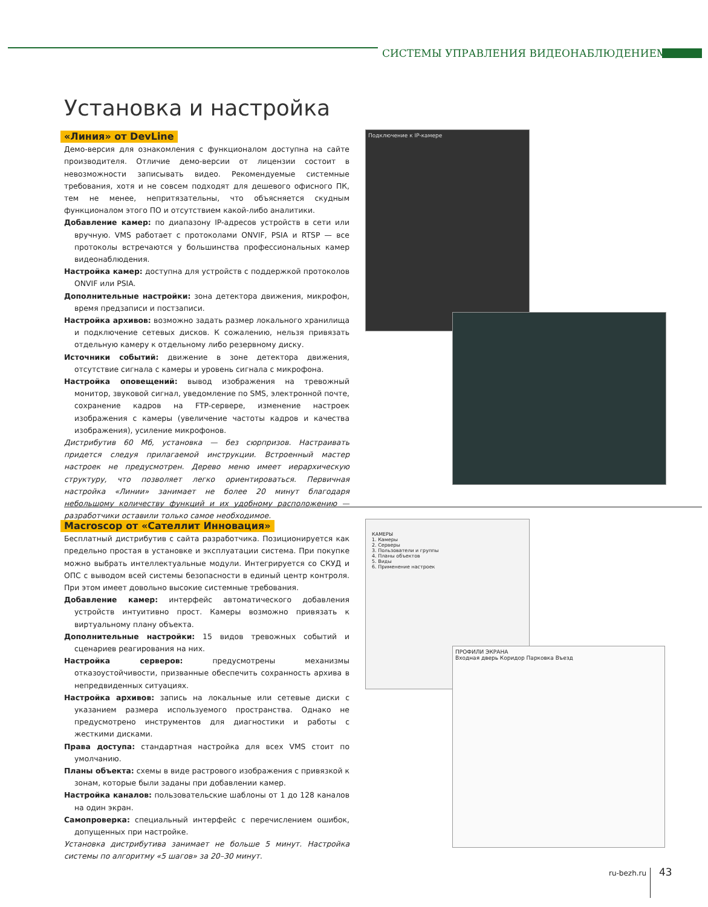СИСТЕМЫ УПРАВЛЕНИЯ ВИДЕОНАБЛЮДЕНИЕМ
Установка и настройка
«Линия» от DevLine
Демо-версия для ознакомления с функционалом доступна на сайте производителя. Отличие демо-версии от лицензии состоит в невозможности записывать видео. Рекомендуемые системные требования, хотя и не совсем подходят для дешевого офисного ПК, тем не менее, непритязательны, что объясняется скудным функционалом этого ПО и отсутствием какой-либо аналитики.
Добавление камер: по диапазону IP-адресов устройств в сети или вручную. VMS работает с протоколами ONVIF, PSIA и RTSP — все протоколы встречаются у большинства профессиональных камер видеонаблюдения.
Настройка камер: доступна для устройств с поддержкой протоколов ONVIF или PSIA.
Дополнительные настройки: зона детектора движения, микрофон, время предзаписи и постзаписи.
Настройка архивов: возможно задать размер локального хранилища и подключение сетевых дисков. К сожалению, нельзя привязать отдельную камеру к отдельному либо резервному диску.
Источники событий: движение в зоне детектора движения, отсутствие сигнала с камеры и уровень сигнала с микрофона.
Настройка оповещений: вывод изображения на тревожный монитор, звуковой сигнал, уведомление по SMS, электронной почте, сохранение кадров на FTP-сервере, изменение настроек изображения с камеры (увеличение частоты кадров и качества изображения), усиление микрофонов.
Дистрибутив 60 Мб, установка — без сюрпризов. Настраивать придется следуя прилагаемой инструкции. Встроенный мастер настроек не предусмотрен. Дерево меню имеет иерархическую структуру, что позволяет легко ориентироваться. Первичная настройка «Линии» занимает не более 20 минут благодаря небольшому количеству функций и их удобному расположению — разработчики оставили только самое необходимое.
Подключение к IP-камере
Macroscop от «Сателлит Инновация»
Бесплатный дистрибутив с сайта разработчика. Позиционируется как предельно простая в установке и эксплуатации система. При покупке можно выбрать интеллектуальные модули. Интегрируется со СКУД и ОПС с выводом всей системы безопасности в единый центр контроля. При этом имеет довольно высокие системные требования.
Добавление камер: интерфейс автоматического добавления устройств интуитивно прост. Камеры возможно привязать к виртуальному плану объекта.
Дополнительные настройки: 15 видов тревожных событий и сценариев реагирования на них.
Настройка серверов: предусмотрены механизмы отказоустойчивости, призванные обеспечить сохранность архива в непредвиденных ситуациях.
Настройка архивов: запись на локальные или сетевые диски с указанием размера используемого пространства. Однако не предусмотрено инструментов для диагностики и работы с жесткими дисками.
Права доступа: стандартная настройка для всех VMS стоит по умолчанию.
Планы объекта: схемы в виде растрового изображения с привязкой к зонам, которые были заданы при добавлении камер.
Настройка каналов: пользовательские шаблоны от 1 до 128 каналов на один экран.
Самопроверка: специальный интерфейс с перечислением ошибок, допущенных при настройке.
Установка дистрибутива занимает не больше 5 минут. Настройка системы по алгоритму «5 шагов» за 20–30 минут.
КАМЕРЫ
1. Камеры
2. Серверы
3. Пользователи и группы
4. Планы объектов
5. Виды
6. Применение настроек
ПРОФИЛИ ЭКРАНА
Входная дверь Коридор Парковка Въезд
ru-bezh.ru 43